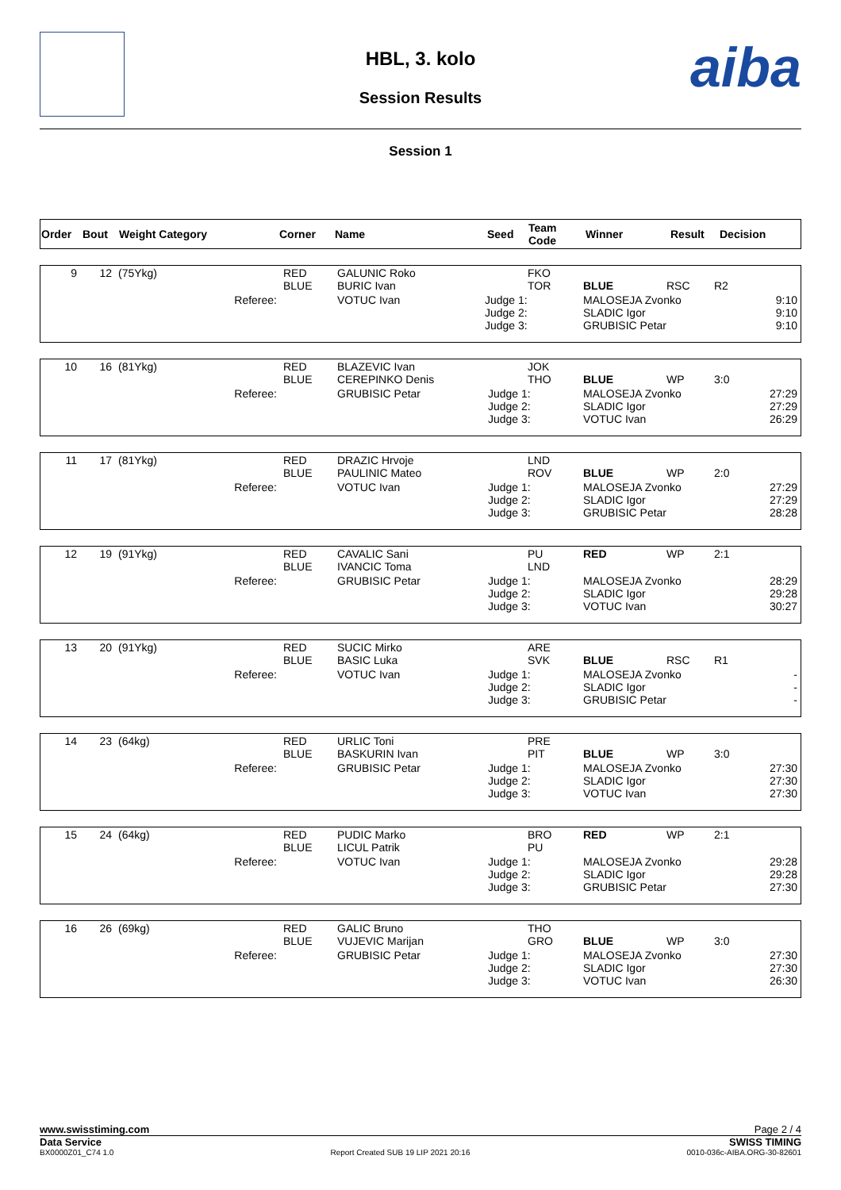aiba
HBL, 3. kolo
Session Results
Session 1
| Order | Bout | Weight Category | Corner | Name | Seed | Team Code | Winner | Result | Decision |
| --- | --- | --- | --- | --- | --- | --- | --- | --- | --- |
| 9 | 12 | (75Ykg) | RED BLUE | GALUNIC Roko BURIC Ivan | | FKO TOR | BLUE | RSC | R2 |
| | | Referee: | | VOTUC Ivan | Judge 1: Judge 2: Judge 3: | | MALOSEJA Zvonko SLADIC Igor GRUBISIC Petar | | 9:10 9:10 9:10 |
| 10 | 16 | (81Ykg) | RED BLUE | BLAZEVIC Ivan CEREPINKO Denis | | JOK THO | BLUE | WP | 3:0 |
| | | Referee: | | GRUBISIC Petar | Judge 1: Judge 2: Judge 3: | | MALOSEJA Zvonko SLADIC Igor VOTUC Ivan | | 27:29 27:29 26:29 |
| 11 | 17 | (81Ykg) | RED BLUE | DRAZIC Hrvoje PAULINIC Mateo | | LND ROV | BLUE | WP | 2:0 |
| | | Referee: | | VOTUC Ivan | Judge 1: Judge 2: Judge 3: | | MALOSEJA Zvonko SLADIC Igor GRUBISIC Petar | | 27:29 27:29 28:28 |
| 12 | 19 | (91Ykg) | RED BLUE | CAVALIC Sani IVANCIC Toma | | PU LND | RED | WP | 2:1 |
| | | Referee: | | GRUBISIC Petar | Judge 1: Judge 2: Judge 3: | | MALOSEJA Zvonko SLADIC Igor VOTUC Ivan | | 28:29 29:28 30:27 |
| 13 | 20 | (91Ykg) | RED BLUE | SUCIC Mirko BASIC Luka | | ARE SVK | BLUE | RSC | R1 |
| | | Referee: | | VOTUC Ivan | Judge 1: Judge 2: Judge 3: | | MALOSEJA Zvonko SLADIC Igor GRUBISIC Petar | | - - - |
| 14 | 23 | (64kg) | RED BLUE | URLIC Toni BASKURIN Ivan | | PRE PIT | BLUE | WP | 3:0 |
| | | Referee: | | GRUBISIC Petar | Judge 1: Judge 2: Judge 3: | | MALOSEJA Zvonko SLADIC Igor VOTUC Ivan | | 27:30 27:30 27:30 |
| 15 | 24 | (64kg) | RED BLUE | PUDIC Marko LICUL Patrik | | BRO PU | RED | WP | 2:1 |
| | | Referee: | | VOTUC Ivan | Judge 1: Judge 2: Judge 3: | | MALOSEJA Zvonko SLADIC Igor GRUBISIC Petar | | 29:28 29:28 27:30 |
| 16 | 26 | (69kg) | RED BLUE | GALIC Bruno VUJEVIC Marijan | | THO GRO | BLUE | WP | 3:0 |
| | | Referee: | | GRUBISIC Petar | Judge 1: Judge 2: Judge 3: | | MALOSEJA Zvonko SLADIC Igor VOTUC Ivan | | 27:30 27:30 26:30 |
www.swisstiming.com Page 2 / 4
Data Service SWISS TIMING
BX0000Z01_C74 1.0 Report Created SUB 19 LIP 2021 20:16 0010-036c-AIBA.ORG-30-82601